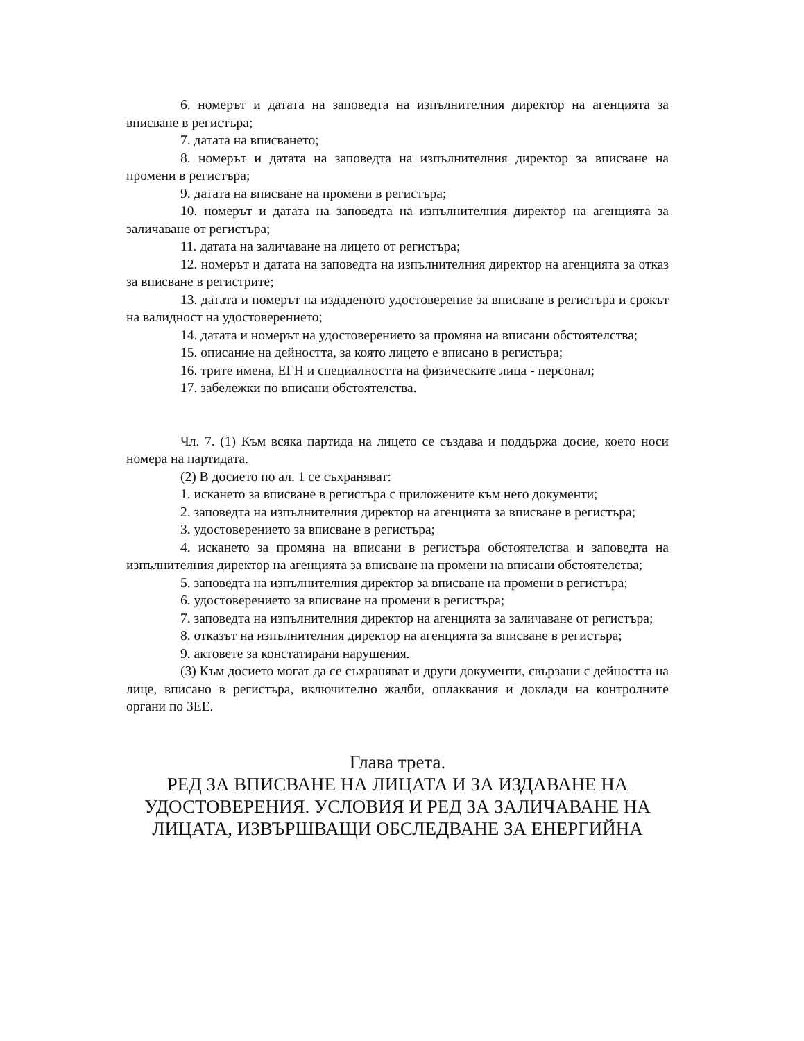6. номерът и датата на заповедта на изпълнителния директор на агенцията за вписване в регистъра;
7. датата на вписването;
8. номерът и датата на заповедта на изпълнителния директор за вписване на промени в регистъра;
9. датата на вписване на промени в регистъра;
10. номерът и датата на заповедта на изпълнителния директор на агенцията за заличаване от регистъра;
11. датата на заличаване на лицето от регистъра;
12. номерът и датата на заповедта на изпълнителния директор на агенцията за отказ за вписване в регистрите;
13. датата и номерът на издаденото удостоверение за вписване в регистъра и срокът на валидност на удостоверението;
14. датата и номерът на удостоверението за промяна на вписани обстоятелства;
15. описание на дейността, за която лицето е вписано в регистъра;
16. трите имена, ЕГН и специалността на физическите лица - персонал;
17. забележки по вписани обстоятелства.
Чл. 7. (1) Към всяка партида на лицето се създава и поддържа досие, което носи номера на партидата.
(2) В досието по ал. 1 се съхраняват:
1. искането за вписване в регистъра с приложените към него документи;
2. заповедта на изпълнителния директор на агенцията за вписване в регистъра;
3. удостоверението за вписване в регистъра;
4. искането за промяна на вписани в регистъра обстоятелства и заповедта на изпълнителния директор на агенцията за вписване на промени на вписани обстоятелства;
5. заповедта на изпълнителния директор за вписване на промени в регистъра;
6. удостоверението за вписване на промени в регистъра;
7. заповедта на изпълнителния директор на агенцията за заличаване от регистъра;
8. отказът на изпълнителния директор на агенцията за вписване в регистъра;
9. актовете за констатирани нарушения.
(3) Към досието могат да се съхраняват и други документи, свързани с дейността на лице, вписано в регистъра, включително жалби, оплаквания и доклади на контролните органи по ЗЕЕ.
Глава трета.
РЕД ЗА ВПИСВАНЕ НА ЛИЦАТА И ЗА ИЗДАВАНЕ НА УДОСТОВЕРЕНИЯ. УСЛОВИЯ И РЕД ЗА ЗАЛИЧАВАНЕ НА ЛИЦАТА, ИЗВЪРШВАЩИ ОБСЛЕДВАНЕ ЗА ЕНЕРГИЙНА